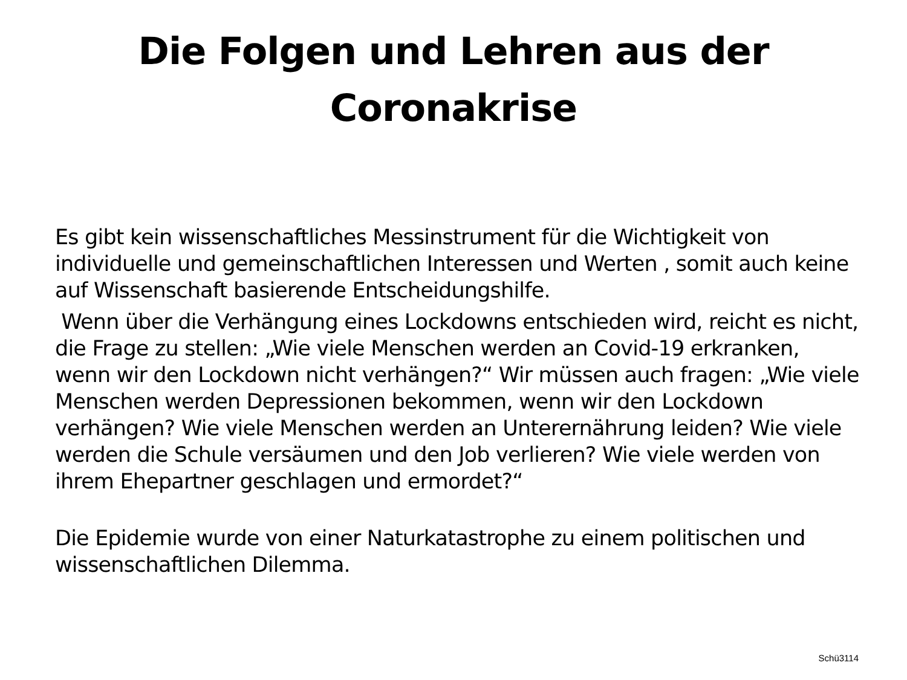Die Folgen und Lehren aus der
Coronakrise
Es gibt kein wissenschaftliches Messinstrument für die Wichtigkeit von individuelle und gemeinschaftlichen Interessen und Werten , somit auch keine auf Wissenschaft basierende Entscheidungshilfe.
Wenn über die Verhängung eines Lockdowns entschieden wird, reicht es nicht, die Frage zu stellen: „Wie viele Menschen werden an Covid-19 erkranken, wenn wir den Lockdown nicht verhängen?“ Wir müssen auch fragen: „Wie viele Menschen werden Depressionen bekommen, wenn wir den Lockdown verhängen? Wie viele Menschen werden an Unterernährung leiden? Wie viele werden die Schule versäumen und den Job verlieren? Wie viele werden von ihrem Ehepartner geschlagen und ermordet?“
Die Epidemie wurde von einer Naturkatastrophe zu einem politischen und wissenschaftlichen Dilemma.
Schü3114